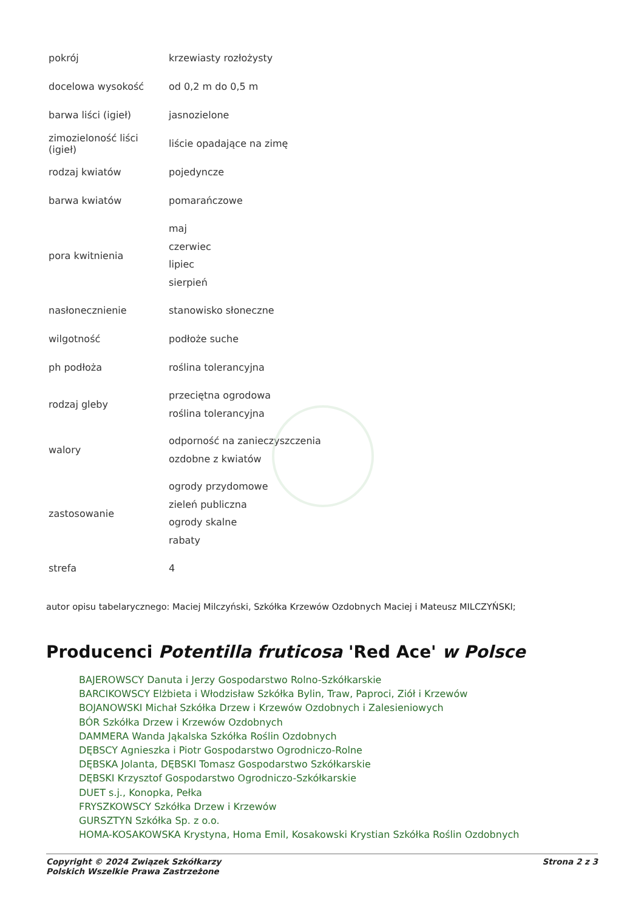| pokrój | krzewiasty rozłożysty |
| docelowa wysokość | od 0,2 m do 0,5 m |
| barwa liści (igieł) | jasnozielone |
| zimozieloność liści (igieł) | liście opadające na zimę |
| rodzaj kwiatów | pojedyncze |
| barwa kwiatów | pomarańczowe |
| pora kwitnienia | maj czerwiec lipiec sierpień |
| nasłonecznienie | stanowisko słoneczne |
| wilgotność | podłoże suche |
| ph podłoża | roślina tolerancyjna |
| rodzaj gleby | przeciętna ogrodowa roślina tolerancyjna |
| walory | odporność na zanieczyszczenia ozdobne z kwiatów |
| zastosowanie | ogrody przydomowe zieleń publiczna ogrody skalne rabaty |
| strefa | 4 |
autor opisu tabelarycznego: Maciej Milczyński, Szkółka Krzewów Ozdobnych Maciej i Mateusz MILCZYŃSKI;
Producenci Potentilla fruticosa 'Red Ace' w Polsce
BAJEROWSCY Danuta i Jerzy Gospodarstwo Rolno-Szkółkarskie
BARCIKOWSCY Elżbieta i Włodzisław Szkółka Bylin, Traw, Paproci, Ziół i Krzewów
BOJANOWSKI Michał Szkółka Drzew i Krzewów Ozdobnych i Zalesieniowych
BÓR Szkółka Drzew i Krzewów Ozdobnych
DAMMERA Wanda Jąkalska Szkółka Roślin Ozdobnych
DĘBSCY Agnieszka i Piotr Gospodarstwo Ogrodniczo-Rolne
DĘBSKA Jolanta, DĘBSKI Tomasz Gospodarstwo Szkółkarskie
DĘBSKI Krzysztof Gospodarstwo Ogrodniczo-Szkółkarskie
DUET s.j., Konopka, Pełka
FRYSZKOWSCY Szkółka Drzew i Krzewów
GURSZTYN Szkółka Sp. z o.o.
HOMA-KOSAKOWSKA Krystyna, Homa Emil, Kosakowski Krystian Szkółka Roślin Ozdobnych
Copyright © 2024 Związek Szkółkarzy
Polskich Wszelkie Prawa Zastrzeżone
Strona 2 z 3